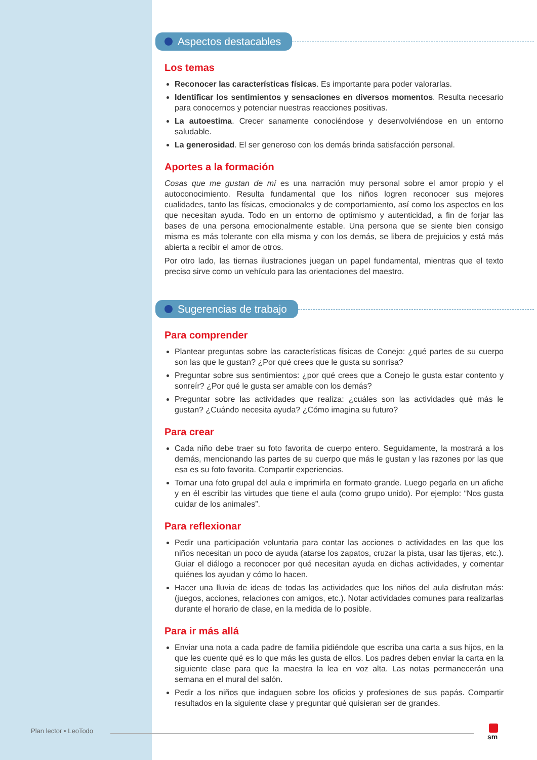Aspectos destacables
Los temas
Reconocer las características físicas. Es importante para poder valorarlas.
Identificar los sentimientos y sensaciones en diversos momentos. Resulta necesario para conocernos y potenciar nuestras reacciones positivas.
La autoestima. Crecer sanamente conociéndose y desenvolviéndose en un entorno saludable.
La generosidad. El ser generoso con los demás brinda satisfacción personal.
Aportes a la formación
Cosas que me gustan de mí es una narración muy personal sobre el amor propio y el autoconocimiento. Resulta fundamental que los niños logren reconocer sus mejores cualidades, tanto las físicas, emocionales y de comportamiento, así como los aspectos en los que necesitan ayuda. Todo en un entorno de optimismo y autenticidad, a fin de forjar las bases de una persona emocionalmente estable. Una persona que se siente bien consigo misma es más tolerante con ella misma y con los demás, se libera de prejuicios y está más abierta a recibir el amor de otros.
Por otro lado, las tiernas ilustraciones juegan un papel fundamental, mientras que el texto preciso sirve como un vehículo para las orientaciones del maestro.
Sugerencias de trabajo
Para comprender
Plantear preguntas sobre las características físicas de Conejo: ¿qué partes de su cuerpo son las que le gustan? ¿Por qué crees que le gusta su sonrisa?
Preguntar sobre sus sentimientos: ¿por qué crees que a Conejo le gusta estar contento y sonreír? ¿Por qué le gusta ser amable con los demás?
Preguntar sobre las actividades que realiza: ¿cuáles son las actividades qué más le gustan? ¿Cuándo necesita ayuda? ¿Cómo imagina su futuro?
Para crear
Cada niño debe traer su foto favorita de cuerpo entero. Seguidamente, la mostrará a los demás, mencionando las partes de su cuerpo que más le gustan y las razones por las que esa es su foto favorita. Compartir experiencias.
Tomar una foto grupal del aula e imprimirla en formato grande. Luego pegarla en un afiche y en él escribir las virtudes que tiene el aula (como grupo unido). Por ejemplo: “Nos gusta cuidar de los animales”.
Para reflexionar
Pedir una participación voluntaria para contar las acciones o actividades en las que los niños necesitan un poco de ayuda (atarse los zapatos, cruzar la pista, usar las tijeras, etc.). Guiar el diálogo a reconocer por qué necesitan ayuda en dichas actividades, y comentar quiénes los ayudan y cómo lo hacen.
Hacer una lluvia de ideas de todas las actividades que los niños del aula disfrutan más: (juegos, acciones, relaciones con amigos, etc.). Notar actividades comunes para realizarlas durante el horario de clase, en la medida de lo posible.
Para ir más allá
Enviar una nota a cada padre de familia pidiéndole que escriba una carta a sus hijos, en la que les cuente qué es lo que más les gusta de ellos. Los padres deben enviar la carta en la siguiente clase para que la maestra la lea en voz alta. Las notas permanecerán una semana en el mural del salón.
Pedir a los niños que indaguen sobre los oficios y profesiones de sus papás. Compartir resultados en la siguiente clase y preguntar qué quisieran ser de grandes.
Plan lector • LeoTodo sm